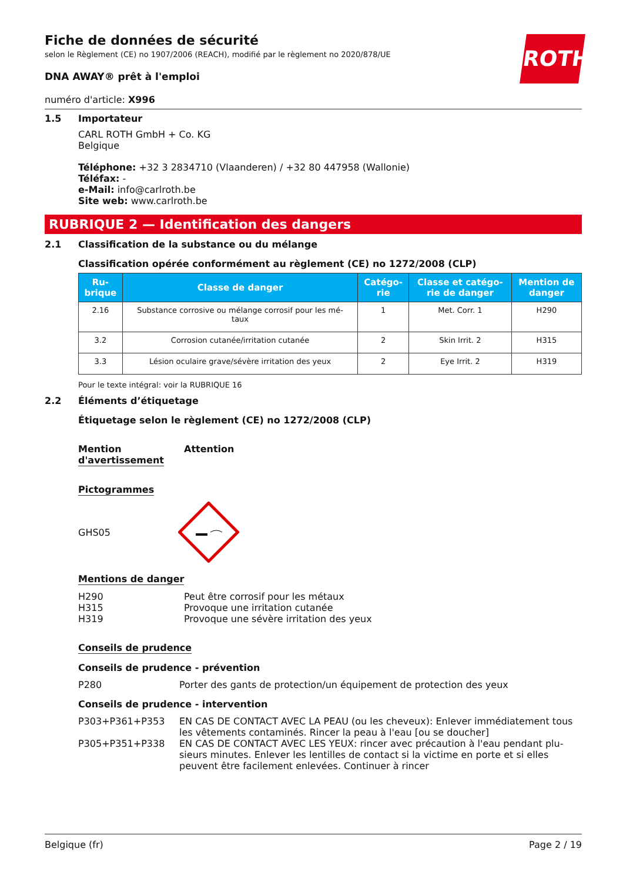Fiche de données de sécurité
selon le Règlement (CE) no 1907/2006 (REACH), modifié par le règlement no 2020/878/UE
ROTH
DNA AWAY® prêt à l'emploi
numéro d'article: X996
1.5 Importateur
CARL ROTH GmbH + Co. KG
Belgique
Téléphone: +32 3 2834710 (Vlaanderen) / +32 80 447958 (Wallonie)
Téléfax: -
e-Mail: info@carlroth.be
Site web: www.carlroth.be
RUBRIQUE 2 — Identification des dangers
2.1 Classification de la substance ou du mélange
Classification opérée conformément au règlement (CE) no 1272/2008 (CLP)
| Ru- brique | Classe de danger | Catégo- rie | Classe et catégo- rie de danger | Mention de danger |
| --- | --- | --- | --- | --- |
| 2.16 | Substance corrosive ou mélange corrosif pour les mé- taux | 1 | Met. Corr. 1 | H290 |
| 3.2 | Corrosion cutanée/irritation cutanée | 2 | Skin Irrit. 2 | H315 |
| 3.3 | Lésion oculaire grave/sévère irritation des yeux | 2 | Eye Irrit. 2 | H319 |
Pour le texte intégral: voir la RUBRIQUE 16
2.2 Éléments d’étiquetage
Étiquetage selon le règlement (CE) no 1272/2008 (CLP)
Mention
d'avertissement
Attention
Pictogrammes
GHS05
Mentions de danger
H290
H315
H319
Peut être corrosif pour les métaux
Provoque une irritation cutanée
Provoque une sévère irritation des yeux
Conseils de prudence
Conseils de prudence - prévention
P280 Porter des gants de protection/un équipement de protection des yeux
Conseils de prudence - intervention
P303+P361+P353 EN CAS DE CONTACT AVEC LA PEAU (ou les cheveux): Enlever immédiatement tous les vêtements contaminés. Rincer la peau à l'eau [ou se doucher]
P305+P351+P338 EN CAS DE CONTACT AVEC LES YEUX: rincer avec précaution à l'eau pendant plu-sieurs minutes. Enlever les lentilles de contact si la victime en porte et si elles peuvent être facilement enlevées. Continuer à rincer
Belgique (fr) Page 2 / 19